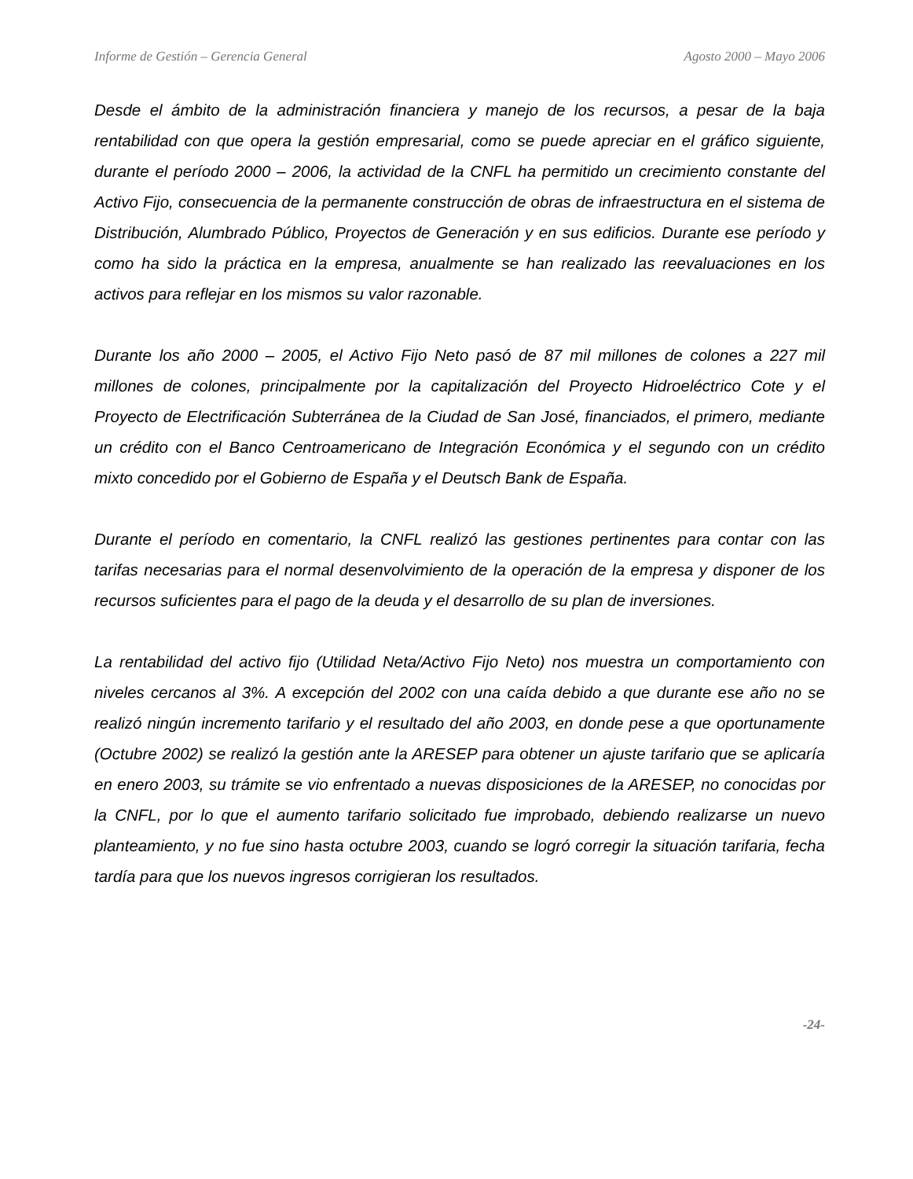Informe de Gestión – Gerencia General Agosto 2000 – Mayo 2006
Desde el ámbito de la administración financiera y manejo de los recursos, a pesar de la baja rentabilidad con que opera la gestión empresarial, como se puede apreciar en el gráfico siguiente, durante el período 2000 – 2006, la actividad de la CNFL ha permitido un crecimiento constante del Activo Fijo, consecuencia de la permanente construcción de obras de infraestructura en el sistema de Distribución, Alumbrado Público, Proyectos de Generación y en sus edificios. Durante ese período y como ha sido la práctica en la empresa, anualmente se han realizado las reevaluaciones en los activos para reflejar en los mismos su valor razonable.
Durante los año 2000 – 2005, el Activo Fijo Neto pasó de 87 mil millones de colones a 227 mil millones de colones, principalmente por la capitalización del Proyecto Hidroeléctrico Cote y el Proyecto de Electrificación Subterránea de la Ciudad de San José, financiados, el primero, mediante un crédito con el Banco Centroamericano de Integración Económica y el segundo con un crédito mixto concedido por el Gobierno de España y el Deutsch Bank de España.
Durante el período en comentario, la CNFL realizó las gestiones pertinentes para contar con las tarifas necesarias para el normal desenvolvimiento de la operación de la empresa y disponer de los recursos suficientes para el pago de la deuda y el desarrollo de su plan de inversiones.
La rentabilidad del activo fijo (Utilidad Neta/Activo Fijo Neto) nos muestra un comportamiento con niveles cercanos al 3%. A excepción del 2002 con una caída debido a que durante ese año no se realizó ningún incremento tarifario y el resultado del año 2003, en donde pese a que oportunamente (Octubre 2002) se realizó la gestión ante la ARESEP para obtener un ajuste tarifario que se aplicaría en enero 2003, su trámite se vio enfrentado a nuevas disposiciones de la ARESEP, no conocidas por la CNFL, por lo que el aumento tarifario solicitado fue improbado, debiendo realizarse un nuevo planteamiento, y no fue sino hasta octubre 2003, cuando se logró corregir la situación tarifaria, fecha tardía para que los nuevos ingresos corrigieran los resultados.
-24-